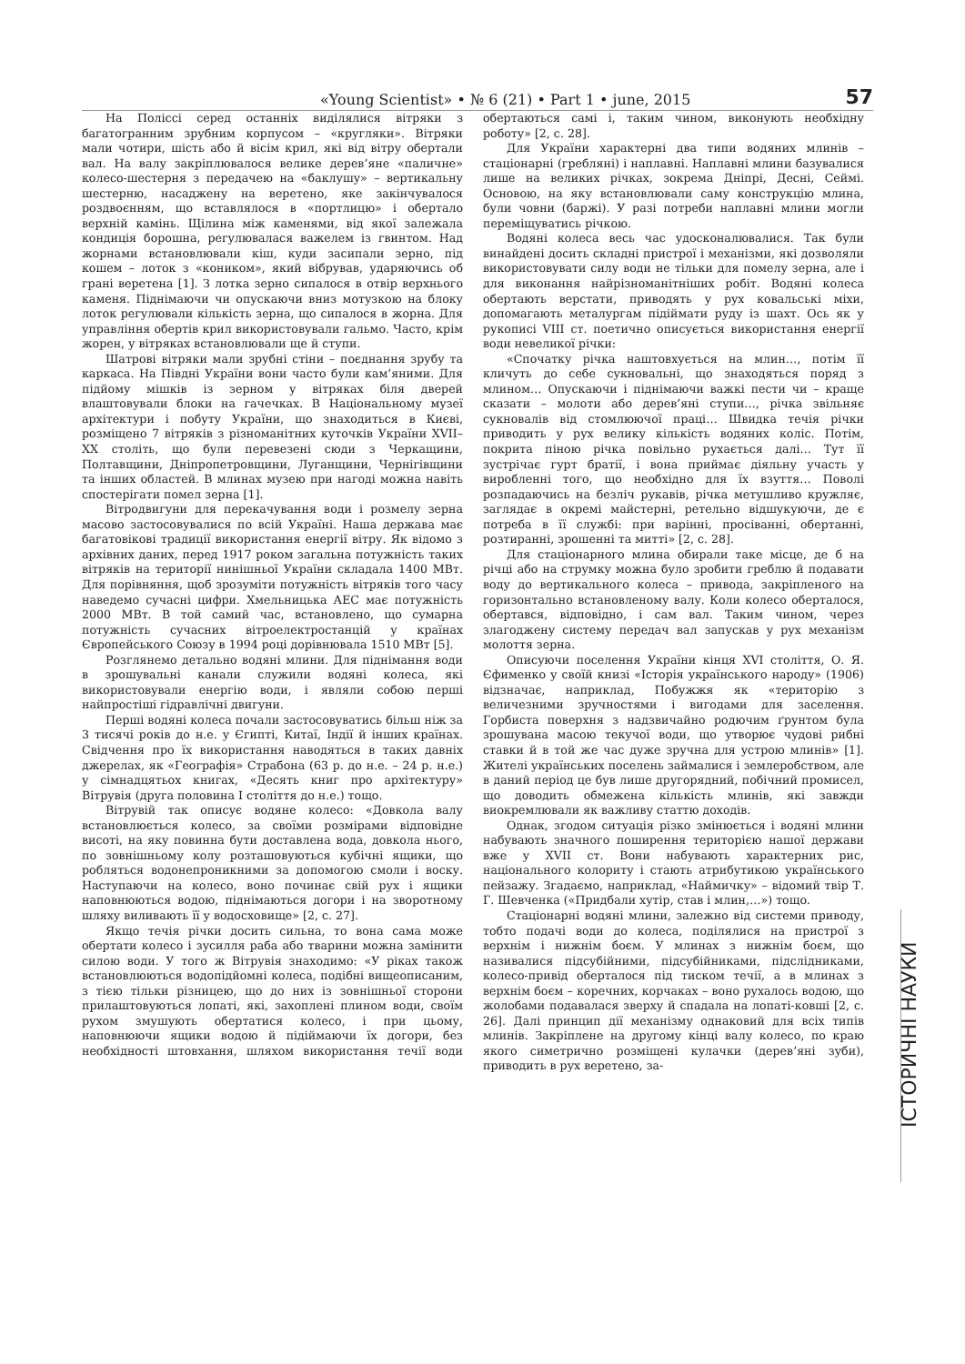«Young Scientist» • № 6 (21) • Part 1 • june, 2015 57
На Поліссі серед останніх виділялися вітряки з багатогранним зрубним корпусом – «кругляки». Вітряки мали чотири, шість або й вісім крил, які від вітру обертали вал. На валу закріплювалося велике дерев’яне «паличне» колесо-шестерня з передачею на «баклушу» – вертикальну шестерню, насаджену на веретено, яке закінчувалося роздвоєнням, що вставлялося в «портлицю» і обертало верхній камінь. Щілина між каменями, від якої залежала кондиція борошна, регулювалася важелем із гвинтом. Над жорнами встановлювали кіш, куди засипали зерно, під кошем – лоток з «коником», який вібрував, ударяючись об грані веретена [1]. З лотка зерно сипалося в отвір верхнього каменя. Піднімаючи чи опускаючи вниз мотузкою на блоку лоток регулювали кількість зерна, що сипалося в жорна. Для управління обертів крил використовували гальмо. Часто, крім жорен, у вітряках встановлювали ще й ступи.
Шатрові вітряки мали зрубні стіни – поєднання зрубу та каркаса. На Півдні України вони часто були кам’яними. Для підйому мішків із зерном у вітряках біля дверей влаштовували блоки на гачечках. В Національному музеї архітектури і побуту України, що знаходиться в Києві, розміщено 7 вітряків з різноманітних куточків України XVII–XX століть, що були перевезені сюди з Черкащини, Полтавщини, Дніпропетровщини, Луганщини, Чернігівщини та інших областей. В млинах музею при нагоді можна навіть спостерігати помел зерна [1].
Вітродвигуни для перекачування води і розмелу зерна масово застосовувалися по всій Україні. Наша держава має багатовікові традиції використання енергії вітру. Як відомо з архівних даних, перед 1917 роком загальна потужність таких вітряків на території нинішньої України складала 1400 МВт. Для порівняння, щоб зрозуміти потужність вітряків того часу наведемо сучасні цифри. Хмельницька АЕС має потужність 2000 МВт. В той самий час, встановлено, що сумарна потужність сучасних вітроелектростанцій у країнах Європейського Союзу в 1994 році дорівнювала 1510 МВт [5].
Розглянемо детально водяні млини. Для піднімання води в зрошувальні канали служили водяні колеса, які використовували енергію води, і являли собою перші найпростіші гідравлічні двигуни.
Перші водяні колеса почали застосовуватись більш ніж за 3 тисячі років до н.е. у Єгипті, Китаї, Індії й інших країнах. Свідчення про їх використання наводяться в таких давніх джерелах, як «Географія» Страбона (63 р. до н.е. – 24 р. н.е.) у сімнадцятьох книгах, «Десять книг про архітектуру» Вітрувія (друга половина I століття до н.е.) тощо.
Вітрувій так описує водяне колесо: «Довкола валу встановлюється колесо, за своїми розмірами відповідне висоті, на яку повинна бути доставлена вода, довкола нього, по зовнішньому колу розташовуються кубічні ящики, що робляться водонепроникними за допомогою смоли і воску. Наступаючи на колесо, воно починає свій рух і ящики наповнюються водою, піднімаються догори і на зворотному шляху виливають її у водосховище» [2, с. 27].
Якщо течія річки досить сильна, то вона сама може обертати колесо і зусилля раба або тварини можна замінити силою води. У того ж Вітрувія знаходимо: «У ріках також встановлюються водопідйомні колеса, подібні вищеописаним, з тією тільки різницею, що до них із зовнішньої сторони прилаштовуються лопаті, які, захоплені плином води, своїм рухом змушують обертатися колесо, і при цьому, наповнюючи ящики водою й підіймаючи їх догори, без необхідності штовхання, шляхом використання течії води обертаються самі і, таким чином, виконують необхідну роботу» [2, с. 28].
Для України характерні два типи водяних млинів – стаціонарні (гребляні) і наплавні. Наплавні млини базувалися лише на великих річках, зокрема Дніпрі, Десні, Сеймі. Основою, на яку встановлювали саму конструкцію млина, були човни (баржі). У разі потреби наплавні млини могли переміщуватись річкою.
Водяні колеса весь час удосконалювалися. Так були винайдені досить складні пристрої і механізми, які дозволяли використовувати силу води не тільки для помелу зерна, але і для виконання найрізноманітніших робіт. Водяні колеса обертають верстати, приводять у рух ковальські міхи, допомагають металургам підіймати руду із шахт. Ось як у рукописі VIII ст. поетично описується використання енергії води невеликої річки:
«Спочатку річка наштовхується на млин…, потім її кличуть до себе сукновальні, що знаходяться поряд з млином… Опускаючи і піднімаючи важкі пести чи – краще сказати – молоти або дерев’яні ступи…, річка звільняє сукновалів від стомлюючої праці… Швидка течія річки приводить у рух велику кількість водяних коліс. Потім, покрита піною річка повільно рухається далі… Тут її зустрічає гурт братії, і вона приймає діяльну участь у виробленні того, що необхідно для їх взуття… Поволі розпадаючись на безліч рукавів, річка метушливо кружляє, заглядає в окремі майстерні, ретельно відшукуючи, де є потреба в її службі: при варінні, просіванні, обертанні, розтиранні, зрошенні та митті» [2, с. 28].
Для стаціонарного млина обирали таке місце, де б на річці або на струмку можна було зробити греблю й подавати воду до вертикального колеса – привода, закріпленого на горизонтально встановленому валу. Коли колесо оберталося, обертався, відповідно, і сам вал. Таким чином, через злагоджену систему передач вал запускав у рух механізм молоття зерна.
Описуючи поселення України кінця XVI століття, О. Я. Єфименко у своїй книзі «Історія українського народу» (1906) відзначає, наприклад, Побужжя як «територію з величезними зручностями і вигодами для заселення. Горбиста поверхня з надзвичайно родючим ґрунтом була зрошувана масою текучої води, що утворює чудові рибні ставки й в той же час дуже зручна для устрою млинів» [1]. Жителі українських поселень займалися і землеробством, але в даний період це був лише другорядний, побічний промисел, що доводить обмежена кількість млинів, які завжди виокремлювали як важливу статтю доходів.
Однак, згодом ситуація різко змінюється і водяні млини набувають значного поширення територією нашої держави вже у XVII ст. Вони набувають характерних рис, національного колориту і стають атрибутикою українського пейзажу. Згадаємо, наприклад, «Наймичку» – відомий твір Т. Г. Шевченка («Придбали хутір, став і млин,…») тощо.
Стаціонарні водяні млини, залежно від системи приводу, тобто подачі води до колеса, поділялися на пристрої з верхнім і нижнім боєм. У млинах з нижнім боєм, що називалися підсубійними, підсубійниками, підслідниками, колесо-привід оберталося під тиском течії, а в млинах з верхнім боєм – коречних, корчаках – воно рухалось водою, що жолобами подавалася зверху й спадала на лопаті-ковші [2, с. 26]. Далі принцип дії механізму однаковий для всіх типів млинів. Закріплене на другому кінці валу колесо, по краю якого симетрично розміщені кулачки (дерев’яні зуби), приводить в рух веретено, за-
ІСТОРИЧНІ НАУКИ